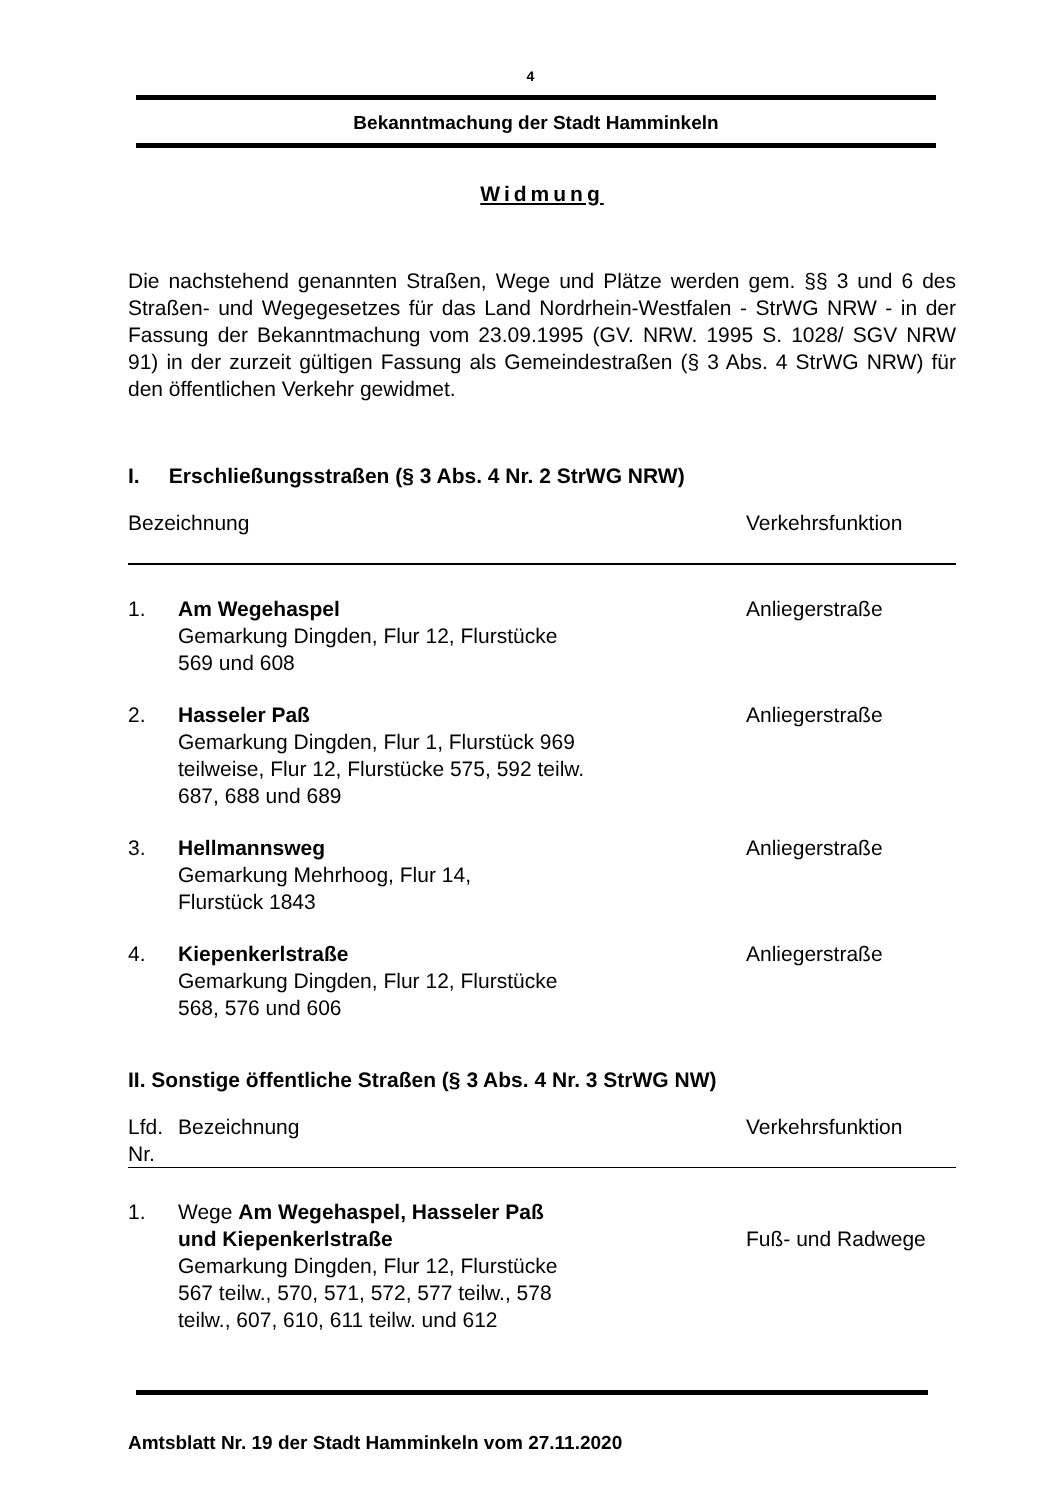4
Bekanntmachung der Stadt Hamminkeln
Widmung
Die nachstehend genannten Straßen, Wege und Plätze werden gem. §§ 3 und 6 des Straßen- und Wegegesetzes für das Land Nordrhein-Westfalen - StrWG NRW - in der Fassung der Bekanntmachung vom 23.09.1995 (GV. NRW. 1995 S. 1028/ SGV NRW 91) in der zurzeit gültigen Fassung als Gemeindestraßen (§ 3 Abs. 4 StrWG NRW) für den öffentlichen Verkehr gewidmet.
I. Erschließungsstraßen (§ 3 Abs. 4 Nr. 2 StrWG NRW)
| Bezeichnung | | Verkehrsfunktion |
| --- | --- | --- |
| 1. | Am Wegehaspel Gemarkung Dingden, Flur 12, Flurstücke 569 und 608 | Anliegerstraße |
| 2. | Hasseler Paß Gemarkung Dingden, Flur 1, Flurstück 969 teilweise, Flur 12, Flurstücke 575, 592 teilw. 687, 688 und 689 | Anliegerstraße |
| 3. | Hellmannsweg Gemarkung Mehrhoog, Flur 14, Flurstück 1843 | Anliegerstraße |
| 4. | Kiepenkerlstraße Gemarkung Dingden, Flur 12, Flurstücke 568, 576 und 606 | Anliegerstraße |
II. Sonstige öffentliche Straßen (§ 3 Abs. 4 Nr. 3 StrWG NW)
| Lfd. Nr. | Bezeichnung | Verkehrsfunktion |
| --- | --- | --- |
| 1. | Wege Am Wegehaspel, Hasseler Paß und Kiepenkerlstraße Gemarkung Dingden, Flur 12, Flurstücke 567 teilw., 570, 571, 572, 577 teilw., 578 teilw., 607, 610, 611 teilw. und 612 | Fuß- und Radwege |
Amtsblatt Nr. 19 der Stadt Hamminkeln vom 27.11.2020